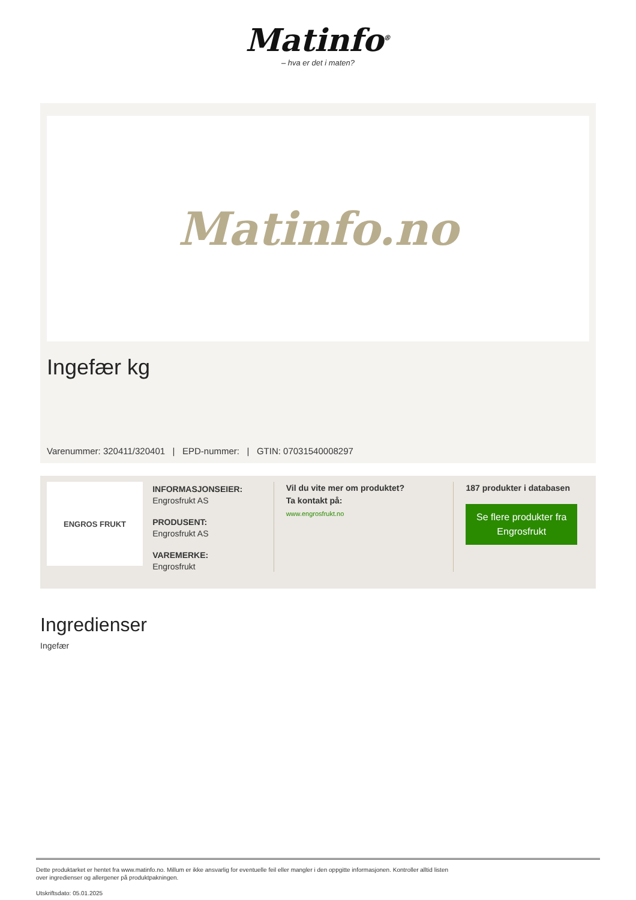Matinfo<sup>®</sup>
– hva er det i maten?
Matinfo.no
Ingefær kg
Varenummer: 320411/320401 | EPD-nummer: | GTIN: 07031540008297
ENGROS FRUKT
INFORMASJONSEIER:
Engrosfrukt AS
PRODUSENT:
Engrosfrukt AS
VAREMERKE:
Engrosfrukt
Vil du vite mer om produktet?
Ta kontakt på:
www.engrosfrukt.no
187 produkter i databasen
Se flere produkter fra Engrosfrukt
Ingredienser
Ingefær
Dette produktarket er hentet fra www.matinfo.no. Millum er ikke ansvarlig for eventuelle feil eller mangler i den oppgitte informasjonen. Kontroller alltid listen
over ingredienser og allergener på produktpakningen.
Utskriftsdato: 05.01.2025